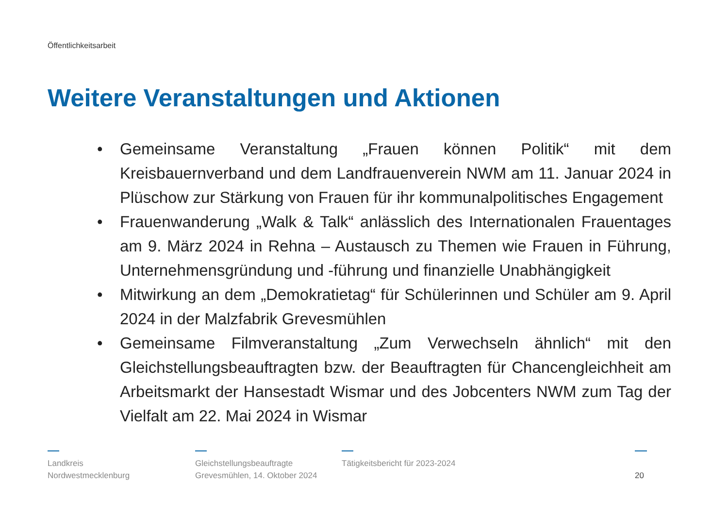Öffentlichkeitsarbeit
Weitere Veranstaltungen und Aktionen
• Gemeinsame Veranstaltung „Frauen können Politik“ mit dem Kreisbauernverband und dem Landfrauenverein NWM am 11. Januar 2024 in Plüschow zur Stärkung von Frauen für ihr kommunalpolitisches Engagement
• Frauenwanderung „Walk & Talk“ anlässlich des Internationalen Frauentages am 9. März 2024 in Rehna – Austausch zu Themen wie Frauen in Führung, Unternehmensgründung und -führung und finanzielle Unabhängigkeit
• Mitwirkung an dem „Demokratietag“ für Schülerinnen und Schüler am 9. April 2024 in der Malzfabrik Grevesmühlen
• Gemeinsame Filmveranstaltung „Zum Verwechseln ähnlich“ mit den Gleichstellungsbeauftragten bzw. der Beauftragten für Chancengleichheit am Arbeitsmarkt der Hansestadt Wismar und des Jobcenters NWM zum Tag der Vielfalt am 22. Mai 2024 in Wismar
Landkreis
Nordwestmecklenburg
Gleichstellungsbeauftragte
Grevesmühlen, 14. Oktober 2024
Tätigkeitsbericht für 2023-2024
20